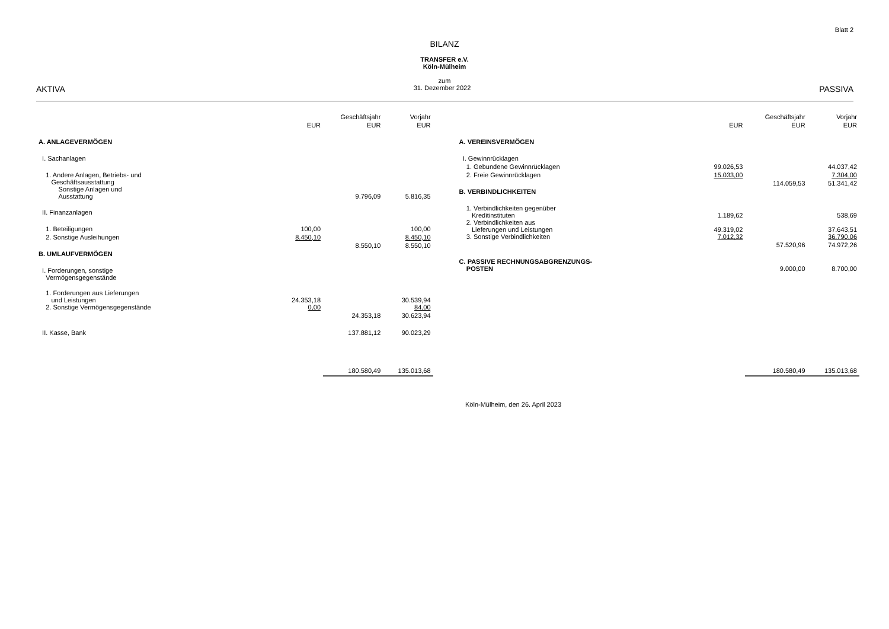Blatt 2
BILANZ
TRANSFER e.V.
Köln-Mülheim
zum
AKTIVA 31. Dezember 2022 PASSIVA
| | | Geschäftsjahr | Vorjahr |
| | EUR | EUR | EUR |
| A. ANLAGEVERMÖGEN | | | |
| I. Sachanlagen | | | |
| 1. Andere Anlagen, Betriebs- und Geschäftsausstattung Sonstige Anlagen und Ausstattung | | 9.796,09 | 5.816,35 |
| II. Finanzanlagen | | | |
| 1. Beteiligungen | 100,00 | | 100,00 |
| 2. Sonstige Ausleihungen | 8.450,10 | | 8.450,10 |
| | | 8.550,10 | 8.550,10 |
| B. UMLAUFVERMÖGEN | | | |
| I. Forderungen, sonstige Vermögensgegenstände | | | |
| 1. Forderungen aus Lieferungen und Leistungen | 24.353,18 | | 30.539,94 |
| 2. Sonstige Vermögensgegenstände | 0,00 | | 84,00 |
| | | 24.353,18 | 30.623,94 |
| II. Kasse, Bank | | 137.881,12 | 90.023,29 |
| | | 180.580,49 | 135.013,68 |
| | | Geschäftsjahr | Vorjahr |
| | EUR | EUR | EUR |
| A. VEREINSVERMÖGEN | | | |
| I. Gewinnrücklagen | | | |
| 1. Gebundene Gewinnrücklagen | 99.026,53 | | 44.037,42 |
| 2. Freie Gewinnrücklagen | 15.033,00 | | 7.304,00 |
| | | 114.059,53 | 51.341,42 |
| B. VERBINDLICHKEITEN | | | |
| 1. Verbindlichkeiten gegenüber Kreditinstituten | 1.189,62 | | 538,69 |
| 2. Verbindlichkeiten aus Lieferungen und Leistungen | 49.319,02 | | 37.643,51 |
| 3. Sonstige Verbindlichkeiten | 7.012,32 | | 36.790,06 |
| | | 57.520,96 | 74.972,26 |
| C. PASSIVE RECHNUNGSABGRENZUNGS- POSTEN | | 9.000,00 | 8.700,00 |
| | | 180.580,49 | 135.013,68 |
Köln-Mülheim, den 26. April 2023